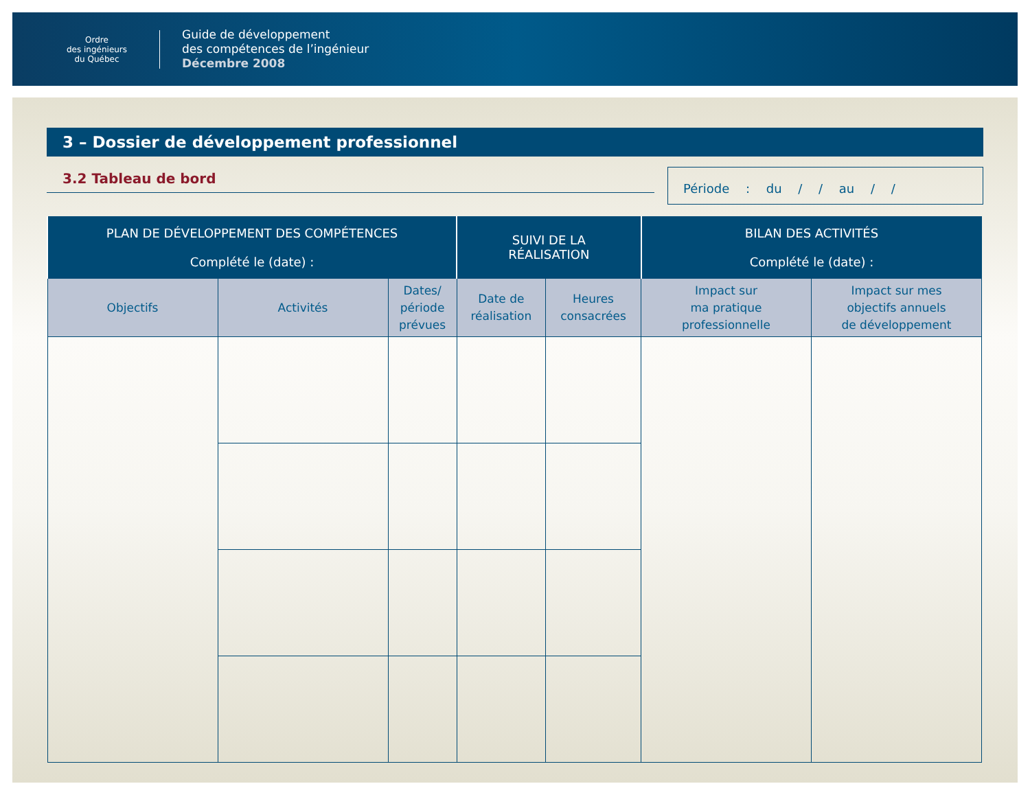Ordre
des ingénieurs
du Québec
Guide de développement
des compétences de l’ingénieur
Décembre 2008
3 – Dossier de développement professionnel
3.2 Tableau de bord
Période : du / / au / /
| PLAN DE DÉVELOPPEMENT DES COMPÉTENCES Complété le (date) : | | | SUIVI DE LA RÉALISATION | | BILAN DES ACTIVITÉS Complété le (date) : | |
| --- | --- | --- | --- | --- | --- | --- |
| Objectifs | Activités | Dates/ période prévues | Date de réalisation | Heures consacrées | Impact sur ma pratique professionnelle | Impact sur mes objectifs annuels de développement |